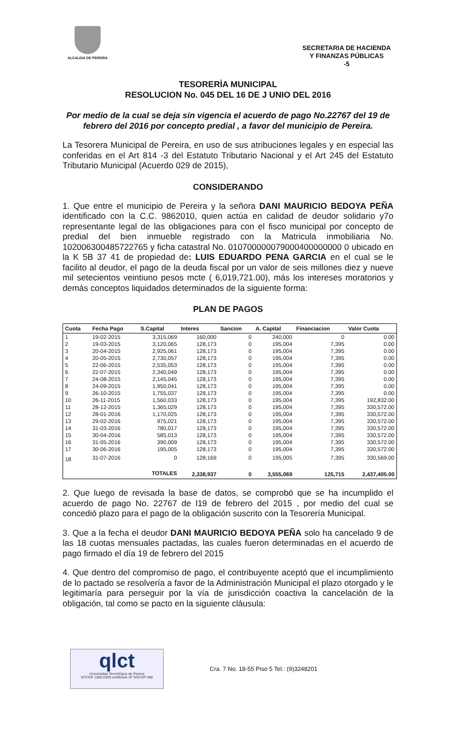ALCALDIA DE PEREIRA
SECRETARIA DE HACIENDA
Y FINANZAS PÚBLICAS
-5
TESORERÌA MUNICIPAL
RESOLUCION No. 045 DEL 16 DE J UNIO DEL 2016
Por medio de la cual se deja sin vigencia el acuerdo de pago No.22767 del 19 de febrero del 2016 por concepto predial , a favor del municipio de Pereira.
La Tesorera Municipal de Pereira, en uso de sus atribuciones legales y en especial las conferidas en el Art 814 -3 del Estatuto Tributario Nacional y el Art 245 del Estatuto Tributario Municipal (Acuerdo 029 de 2015),
CONSIDERANDO
1. Que entre el municipio de Pereira y la señora DANI MAURICIO BEDOYA PEÑA identificado con la C.C. 9862010, quien actúa en calidad de deudor solidario y7o representante legal de las obligaciones para con el fisco municipal por concepto de predial del bien inmueble registrado con la Matricula inmobiliaria No. 1020063004857227­65 y ficha catastral No. 010700000079000400000000 0 ubicado en la K 5B 37 41 de propiedad de: LUIS EDUARDO PENA GARCIA en el cual se le facilito al deudor, el pago de la deuda fiscal por un valor de seis millones diez y nueve mil setecientos veintiuno pesos mcte ( 6,019,721.00), más los intereses moratorios y demás conceptos liquidados determinados de la siguiente forma:
PLAN DE PAGOS
| Cuota | Fecha Pago | S.Capital | Interes | Sancion | A. Capital | Financiacion | Valor Cuota |
| --- | --- | --- | --- | --- | --- | --- | --- |
| 1 | 19-02-2015 | 3,315,069 | 160,000 | 0 | 240,000 | 0 | 0.00 |
| 2 | 19-03-2015 | 3,120,065 | 128,173 | 0 | 195,004 | 7,395 | 0.00 |
| 3 | 20-04-2015 | 2,925,061 | 128,173 | 0 | 195,004 | 7,395 | 0.00 |
| 4 | 20-05-2015 | 2,730,057 | 128,173 | 0 | 195,004 | 7,395 | 0.00 |
| 5 | 22-06-2015 | 2,535,053 | 128,173 | 0 | 195,004 | 7,395 | 0.00 |
| 6 | 22-07-2015 | 2,340,049 | 128,173 | 0 | 195,004 | 7,395 | 0.00 |
| 7 | 24-08-2015 | 2,145,045 | 128,173 | 0 | 195,004 | 7,395 | 0.00 |
| 8 | 24-09-2015 | 1,950,041 | 128,173 | 0 | 195,004 | 7,395 | 0.00 |
| 9 | 26-10-2015 | 1,755,037 | 128,173 | 0 | 195,004 | 7,395 | 0.00 |
| 10 | 26-11-2015 | 1,560,033 | 128,173 | 0 | 195,004 | 7,395 | 192,832.00 |
| 11 | 28-12-2015 | 1,365,029 | 128,173 | 0 | 195,004 | 7,395 | 330,572.00 |
| 12 | 28-01-2016 | 1,170,025 | 128,173 | 0 | 195,004 | 7,395 | 330,572.00 |
| 13 | 29-02-2016 | 975,021 | 128,173 | 0 | 195,004 | 7,395 | 330,572.00 |
| 14 | 31-03-2016 | 780,017 | 128,173 | 0 | 195,004 | 7,395 | 330,572.00 |
| 15 | 30-04-2016 | 585,013 | 128,173 | 0 | 195,004 | 7,395 | 330,572.00 |
| 16 | 31-05-2016 | 390,009 | 128,173 | 0 | 195,004 | 7,395 | 330,572.00 |
| 17 | 30-06-2016 | 195,005 | 128,173 | 0 | 195,004 | 7,395 | 330,572.00 |
| 18 | 31-07-2016 | 0 | 128,169 | 0 | 195,005 | 7,395 | 330,569.00 |
| | | TOTALES | 2,338,937 | 0 | 3,555,069 | 125,715 | 2,437,405.00 |
2. Que luego de revisada la base de datos, se comprobó que se ha incumplido el acuerdo de pago No. 22767 de l19 de febrero del 2015 , por medio del cual se concedió plazo para el pago de la obligación suscrito con la Tesorería Municipal.
3. Que a la fecha el deudor DANI MAURICIO BEDOYA PEÑA solo ha cancelado 9 de las 18 cuotas mensuales pactadas, las cuales fueron determinadas en el acuerdo de pago firmado el día 19 de febrero del 2015
4. Que dentro del compromiso de pago, el contribuyente aceptó que el incumplimiento de lo pactado se resolvería a favor de la Administración Municipal el plazo otorgado y le legitimaría para perseguir por la vía de jurisdicción coactiva la cancelación de la obligación, tal como se pacto en la siguiente cláusula:
qlct
Universidad Tecnológica de Pereira
NTCGP 1000:2009 certificado Nº SGCGP 008
Cra. 7 No. 18-55 Piso 5 Tel.: (9)3248201